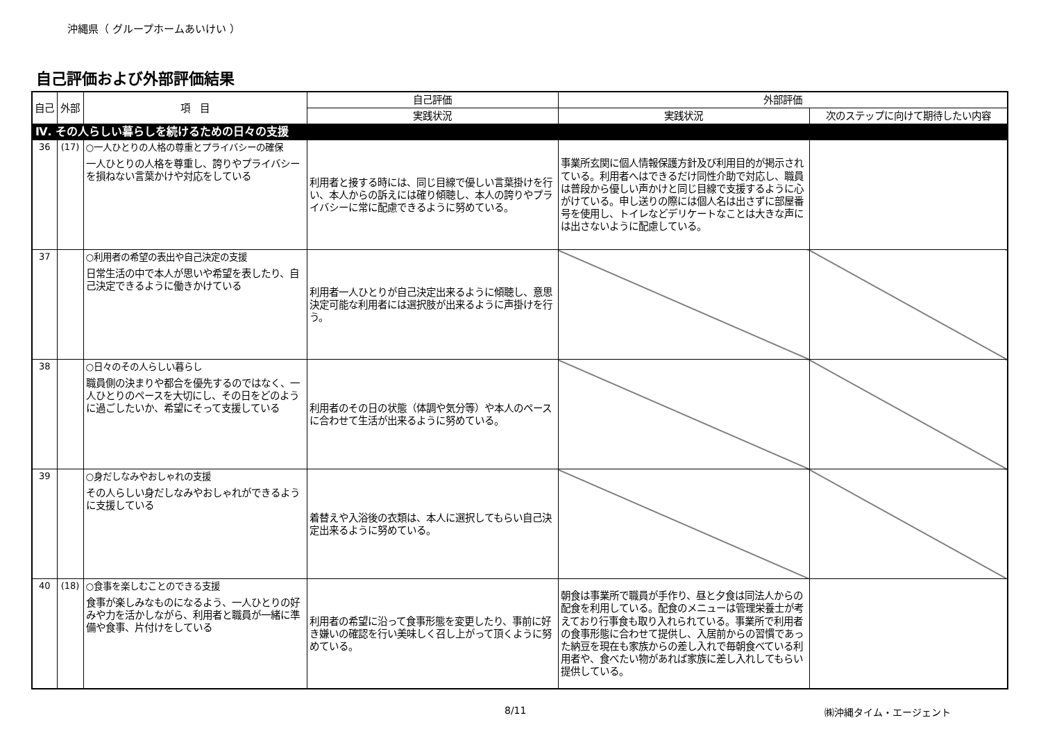沖縄県（ グループホームあいけい ）
自己評価および外部評価結果
| 自己 | 外部 | 項 目 | 自己評価 | 外部評価 | |
| --- | --- | --- | --- | --- | --- |
| | | | 実践状況 | 実践状況 | 次のステップに向けて期待したい内容 |
| Ⅳ. その人らしい暮らしを続けるための日々の支援 | | | | | |
| 36 | (17) | ○一人ひとりの人格の尊重とプライバシーの確保 一人ひとりの人格を尊重し、誇りやプライバシーを損ねない言葉かけや対応をしている | 利用者と接する時には、同じ目線で優しい言葉掛けを行い、本人からの訴えには確り傾聴し、本人の誇りやプライバシーに常に配慮できるように努めている。 | 事業所玄関に個人情報保護方針及び利用目的が掲示されている。利用者へはできるだけ同性介助で対応し、職員は普段から優しい声かけと同じ目線で支援するように心がけている。申し送りの際には個人名は出さずに部屋番号を使用し、トイレなどデリケートなことは大きな声には出さないように配慮している。 | |
| 37 | | ○利用者の希望の表出や自己決定の支援 日常生活の中で本人が思いや希望を表したり、自己決定できるように働きかけている | 利用者一人ひとりが自己決定出来るように傾聴し、意思決定可能な利用者には選択肢が出来るように声掛けを行う。 | | |
| 38 | | ○日々のその人らしい暮らし 職員側の決まりや都合を優先するのではなく、一人ひとりのペースを大切にし、その日をどのように過ごしたいか、希望にそって支援している | 利用者のその日の状態（体調や気分等）や本人のペースに合わせて生活が出来るように努めている。 | | |
| 39 | | ○身だしなみやおしゃれの支援 その人らしい身だしなみやおしゃれができるように支援している | 着替えや入浴後の衣類は、本人に選択してもらい自己決定出来るように努めている。 | | |
| 40 | (18) | ○食事を楽しむことのできる支援 食事が楽しみなものになるよう、一人ひとりの好みや力を活かしながら、利用者と職員が一緒に準備や食事、片付けをしている | 利用者の希望に沿って食事形態を変更したり、事前に好き嫌いの確認を行い美味しく召し上がって頂くように努めている。 | 朝食は事業所で職員が手作り、昼と夕食は同法人からの配食を利用している。配食のメニューは管理栄養士が考えており行事食も取り入れられている。事業所で利用者の食事形態に合わせて提供し、入居前からの習慣であった納豆を現在も家族からの差し入れで毎朝食べている利用者や、食べたい物があれば家族に差し入れしてもらい提供している。 | |
8/11 ㈱沖縄タイム・エージェント